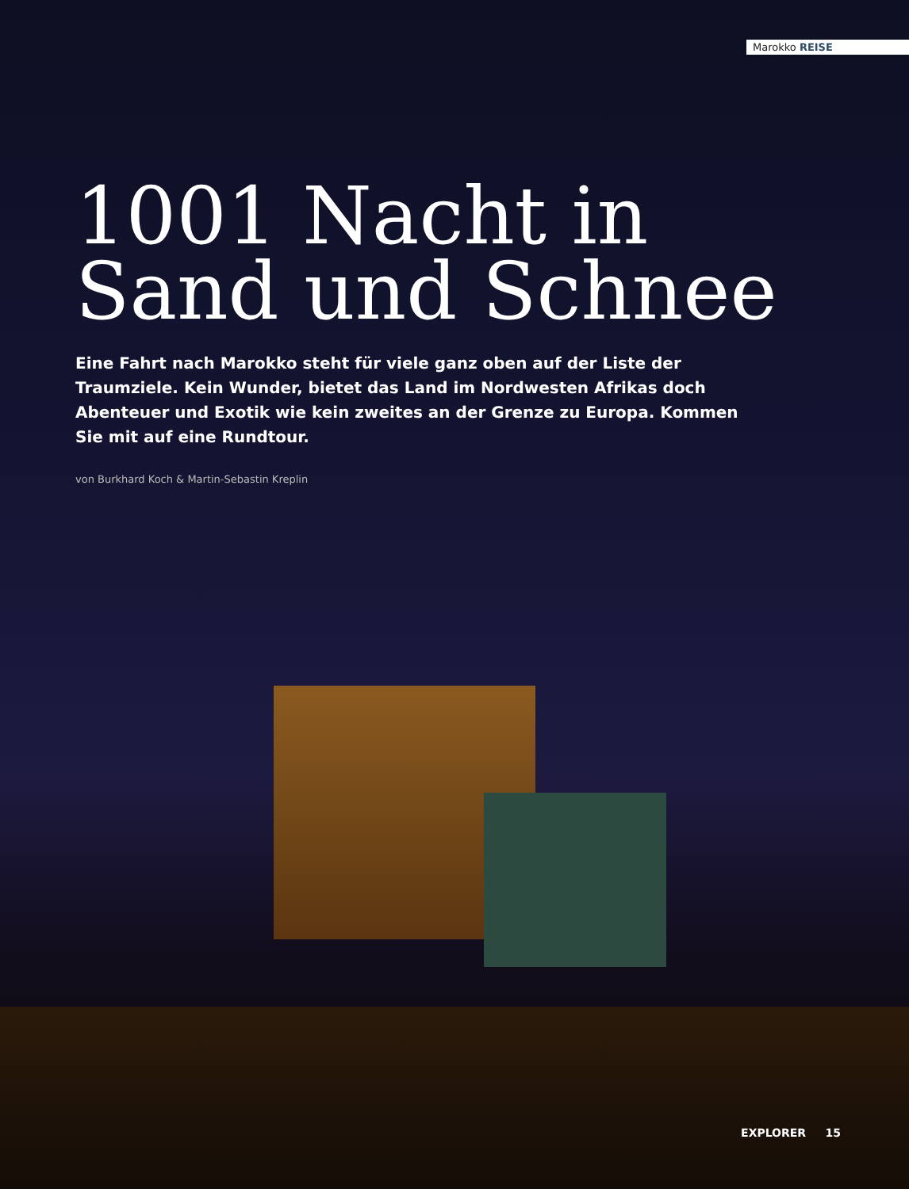Marokko REISE
1001 Nacht in
Sand und Schnee
Eine Fahrt nach Marokko steht für viele ganz oben auf der Liste der Traumziele. Kein Wunder, bietet das Land im Nordwesten Afrikas doch Abenteuer und Exotik wie kein zweites an der Grenze zu Europa. Kommen Sie mit auf eine Rundtour.
von Burkhard Koch & Martin-Sebastin Kreplin
EXPLORER 15